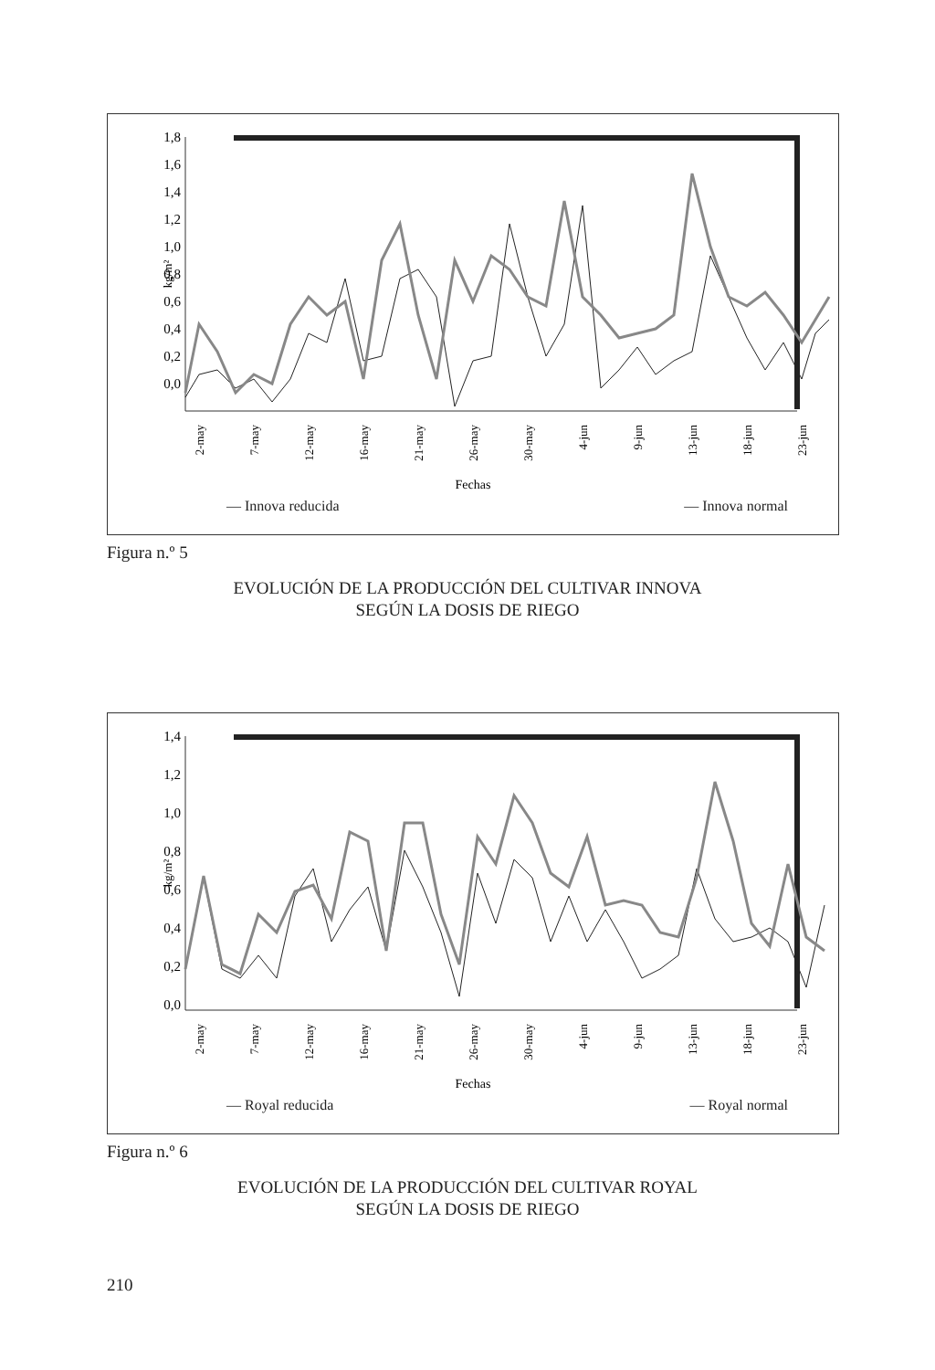1,8
1,6
1,4
1,2
1,0
0,8
0,6
0,4
0,2
0,0
kg/m²
2-may
7-may
12-may
16-may
21-may
26-may
30-may
4-jun
9-jun
13-jun
18-jun
23-jun
Fechas
— Innova reducida — Innova normal
Figura n.º 5
EVOLUCIÓN DE LA PRODUCCIÓN DEL CULTIVAR INNOVA
SEGÚN LA DOSIS DE RIEGO
1,4
1,2
1,0
0,8
0,6
0,4
0,2
0,0
kg/m²
2-may
7-may
12-may
16-may
21-may
26-may
30-may
4-jun
9-jun
13-jun
18-jun
23-jun
Fechas
— Royal reducida — Royal normal
Figura n.º 6
EVOLUCIÓN DE LA PRODUCCIÓN DEL CULTIVAR ROYAL
SEGÚN LA DOSIS DE RIEGO
210